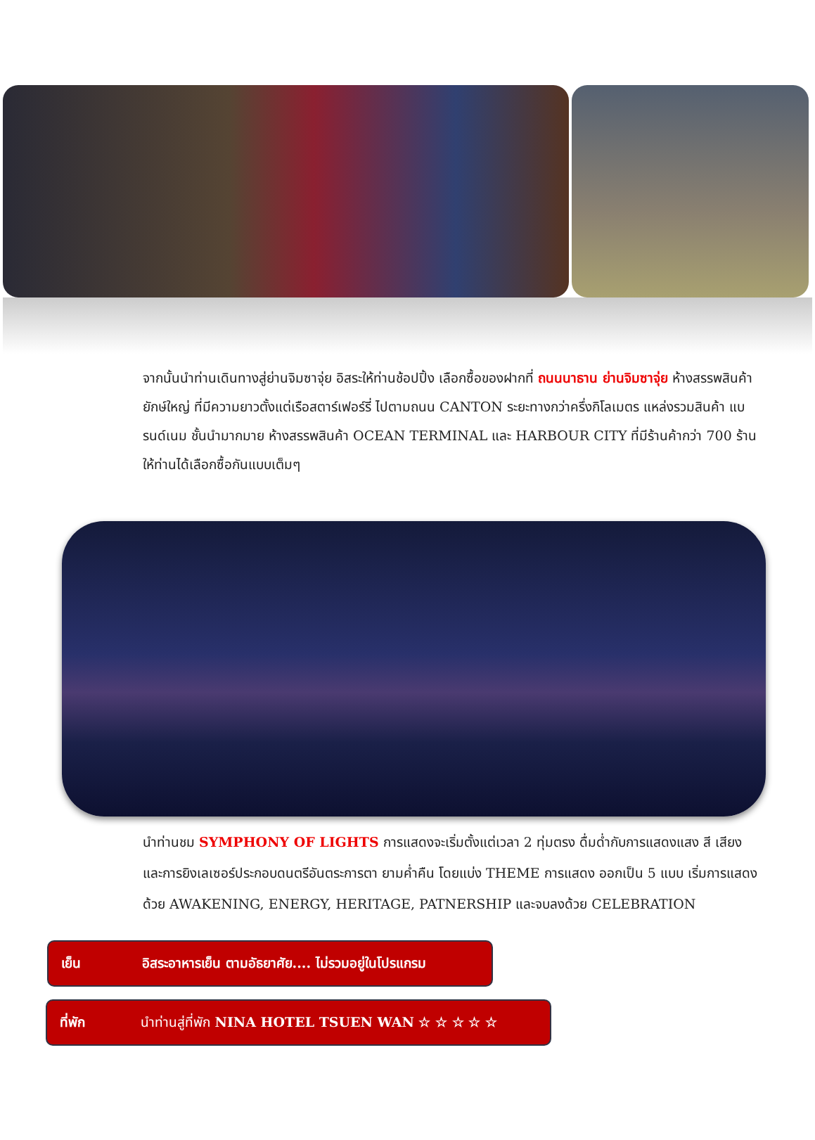จากนั้นนำท่านเดินทางสู่ย่านจิมซาจุ่ย อิสระให้ท่านช้อปปิ้ง เลือกซื้อของฝากที่ ถนนนาธาน ย่านจิมซาจุ่ย ห้างสรรพสินค้ายักษ์ใหญ่ ที่มีความยาวตั้งแต่เรือสตาร์เฟอร์รี่ ไปตามถนน CANTON ระยะทางกว่าครึ่งกิโลเมตร แหล่งรวมสินค้า แบรนด์เนม ชั้นนำมากมาย ห้างสรรพสินค้า OCEAN TERMINAL และ HARBOUR CITY ที่มีร้านค้ากว่า 700 ร้าน ให้ท่านได้เลือกซื้อกันแบบเต็มๆ
นำท่านชม SYMPHONY OF LIGHTS การแสดงจะเริ่มตั้งแต่เวลา 2 ทุ่มตรง ดื่มด่ำกับการแสดงแสง สี เสียง และการยิงเลเซอร์ประกอบดนตรีอันตระการตา ยามค่ำคืน โดยแบ่ง THEME การแสดง ออกเป็น 5 แบบ เริ่มการแสดงด้วย AWAKENING, ENERGY, HERITAGE, PATNERSHIP และจบลงด้วย CELEBRATION
เย็น อิสระอาหารเย็น ตามอัธยาศัย.... ไม่รวมอยู่ในโปรแกรม
ที่พัก นำท่านสู่ที่พัก NINA HOTEL TSUEN WAN ☆ ☆ ☆ ☆ ☆